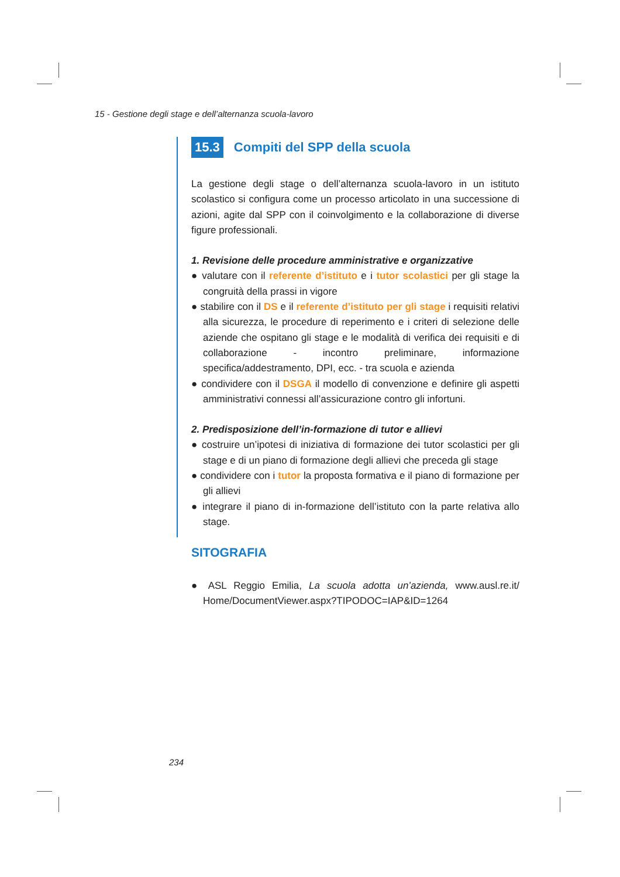15 - Gestione degli stage e dell’alternanza scuola-lavoro
15.3 Compiti del SPP della scuola
La gestione degli stage o dell’alternanza scuola-lavoro in un istituto scolastico si configura come un processo articolato in una successione di azioni, agite dal SPP con il coinvolgimento e la collaborazione di diverse figure professionali.
1. Revisione delle procedure amministrative e organizzative
● valutare con il referente d’istituto e i tutor scolastici per gli stage la congruità della prassi in vigore
● stabilire con il DS e il referente d’istituto per gli stage i requisiti relativi alla sicurezza, le procedure di reperimento e i criteri di selezione delle aziende che ospitano gli stage e le modalità di verifica dei requisiti e di collaborazione - incontro preliminare, informazione specifica/addestramento, DPI, ecc. - tra scuola e azienda
● condividere con il DSGA il modello di convenzione e definire gli aspetti amministrativi connessi all’assicurazione contro gli infortuni.
2. Predisposizione dell’in-formazione di tutor e allievi
● costruire un’ipotesi di iniziativa di formazione dei tutor scolastici per gli stage e di un piano di formazione degli allievi che preceda gli stage
● condividere con i tutor la proposta formativa e il piano di formazione per gli allievi
● integrare il piano di in-formazione dell’istituto con la parte relativa allo stage.
SITOGRAFIA
● ASL Reggio Emilia, La scuola adotta un’azienda, www.ausl.re.it/ Home/DocumentViewer.aspx?TIPODOC=IAP&ID=1264
234